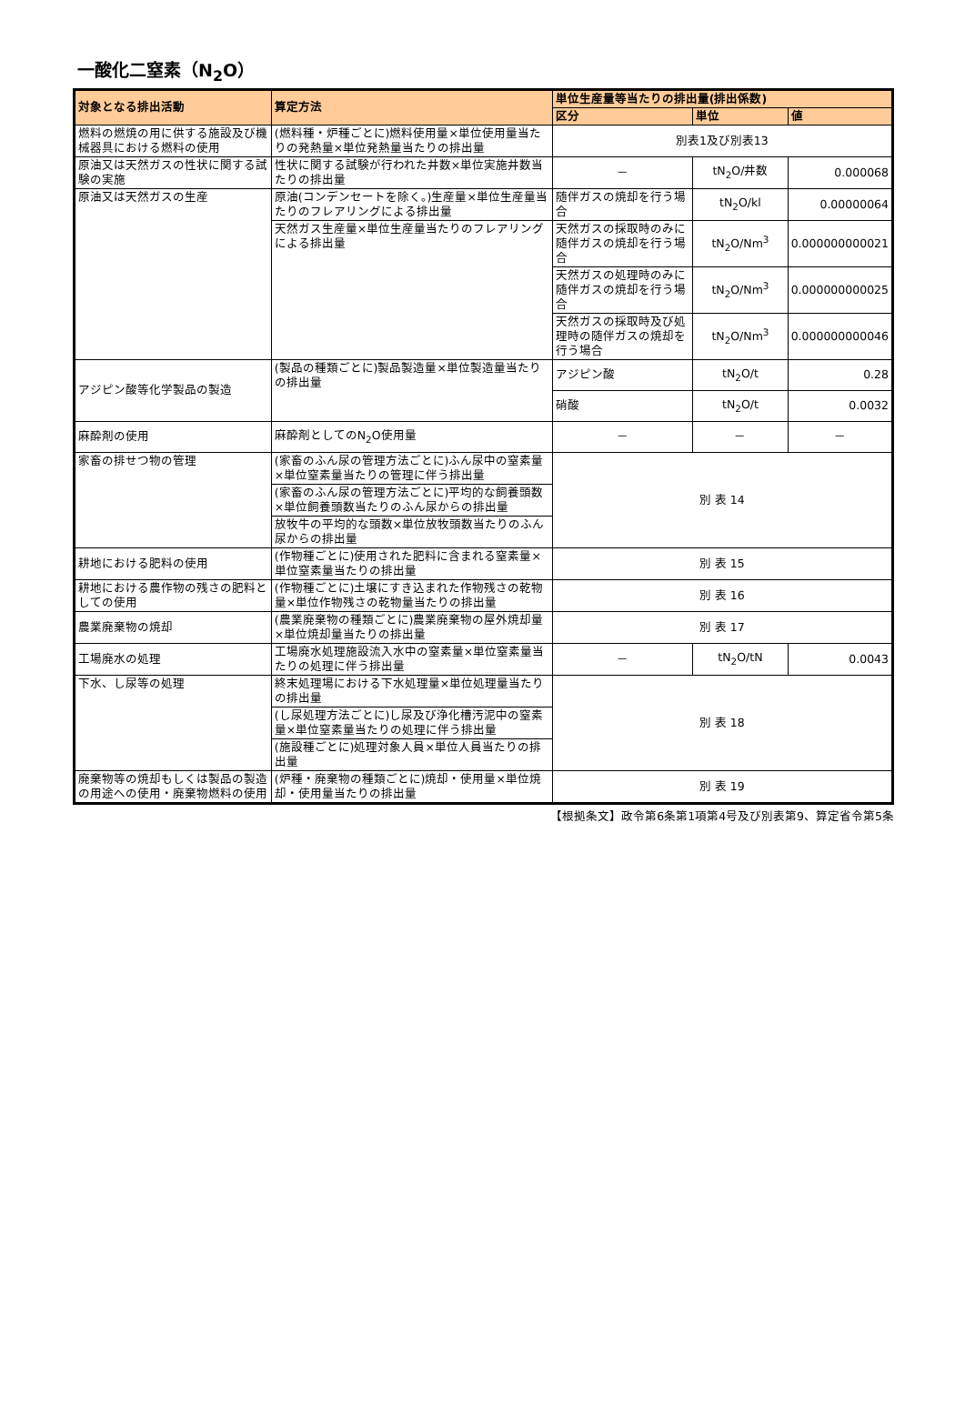一酸化二窒素（N<sub>2</sub>O）
| 対象となる排出活動 | 算定方法 | 単位生産量等当たりの排出量(排出係数) | | |
| --- | --- | --- | --- | --- |
| | | 区分 | 単位 | 値 |
| 燃料の燃焼の用に供する施設及び機械器具における燃料の使用 | (燃料種・炉種ごとに)燃料使用量×単位使用量当たりの発熱量×単位発熱量当たりの排出量 | 別表1及び別表13 | | |
| 原油又は天然ガスの性状に関する試験の実施 | 性状に関する試験が行われた井数×単位実施井数当たりの排出量 | － | tN<sub>2</sub>O/井数 | 0.000068 |
| 原油又は天然ガスの生産 | 原油(コンデンセートを除く。)生産量×単位生産量当たりのフレアリングによる排出量 | 随伴ガスの焼却を行う場合 | tN<sub>2</sub>O/kl | 0.00000064 |
| | 天然ガス生産量×単位生産量当たりのフレアリングによる排出量 | 天然ガスの採取時のみに随伴ガスの焼却を行う場合 | tN<sub>2</sub>O/Nm<sup>3</sup> | 0.000000000021 |
| | | 天然ガスの処理時のみに随伴ガスの焼却を行う場合 | tN<sub>2</sub>O/Nm<sup>3</sup> | 0.000000000025 |
| | | 天然ガスの採取時及び処理時の随伴ガスの焼却を行う場合 | tN<sub>2</sub>O/Nm<sup>3</sup> | 0.000000000046 |
| アジピン酸等化学製品の製造 | (製品の種類ごとに)製品製造量×単位製造量当たりの排出量 | アジピン酸 | tN<sub>2</sub>O/t | 0.28 |
| | | 硝酸 | tN<sub>2</sub>O/t | 0.0032 |
| 麻酔剤の使用 | 麻酔剤としてのN<sub>2</sub>O使用量 | － | － | － |
| 家畜の排せつ物の管理 | (家畜のふん尿の管理方法ごとに)ふん尿中の窒素量×単位窒素量当たりの管理に伴う排出量 | 別 表 14 | | |
| | (家畜のふん尿の管理方法ごとに)平均的な飼養頭数×単位飼養頭数当たりのふん尿からの排出量 | | | |
| | 放牧牛の平均的な頭数×単位放牧頭数当たりのふん尿からの排出量 | | | |
| 耕地における肥料の使用 | (作物種ごとに)使用された肥料に含まれる窒素量×単位窒素量当たりの排出量 | 別 表 15 | | |
| 耕地における農作物の残さの肥料としての使用 | (作物種ごとに)土壌にすき込まれた作物残さの乾物量×単位作物残さの乾物量当たりの排出量 | 別 表 16 | | |
| 農業廃棄物の焼却 | (農業廃棄物の種類ごとに)農業廃棄物の屋外焼却量×単位焼却量当たりの排出量 | 別 表 17 | | |
| 工場廃水の処理 | 工場廃水処理施設流入水中の窒素量×単位窒素量当たりの処理に伴う排出量 | － | tN<sub>2</sub>O/tN | 0.0043 |
| 下水、し尿等の処理 | 終末処理場における下水処理量×単位処理量当たりの排出量 | 別 表 18 | | |
| | (し尿処理方法ごとに)し尿及び浄化槽汚泥中の窒素量×単位窒素量当たりの処理に伴う排出量 | | | |
| | (施設種ごとに)処理対象人員×単位人員当たりの排出量 | | | |
| 廃棄物等の焼却もしくは製品の製造の用途への使用・廃棄物燃料の使用 | (炉種・廃棄物の種類ごとに)焼却・使用量×単位焼却・使用量当たりの排出量 | 別 表 19 | | |
【根拠条文】政令第6条第1項第4号及び別表第9、算定省令第5条